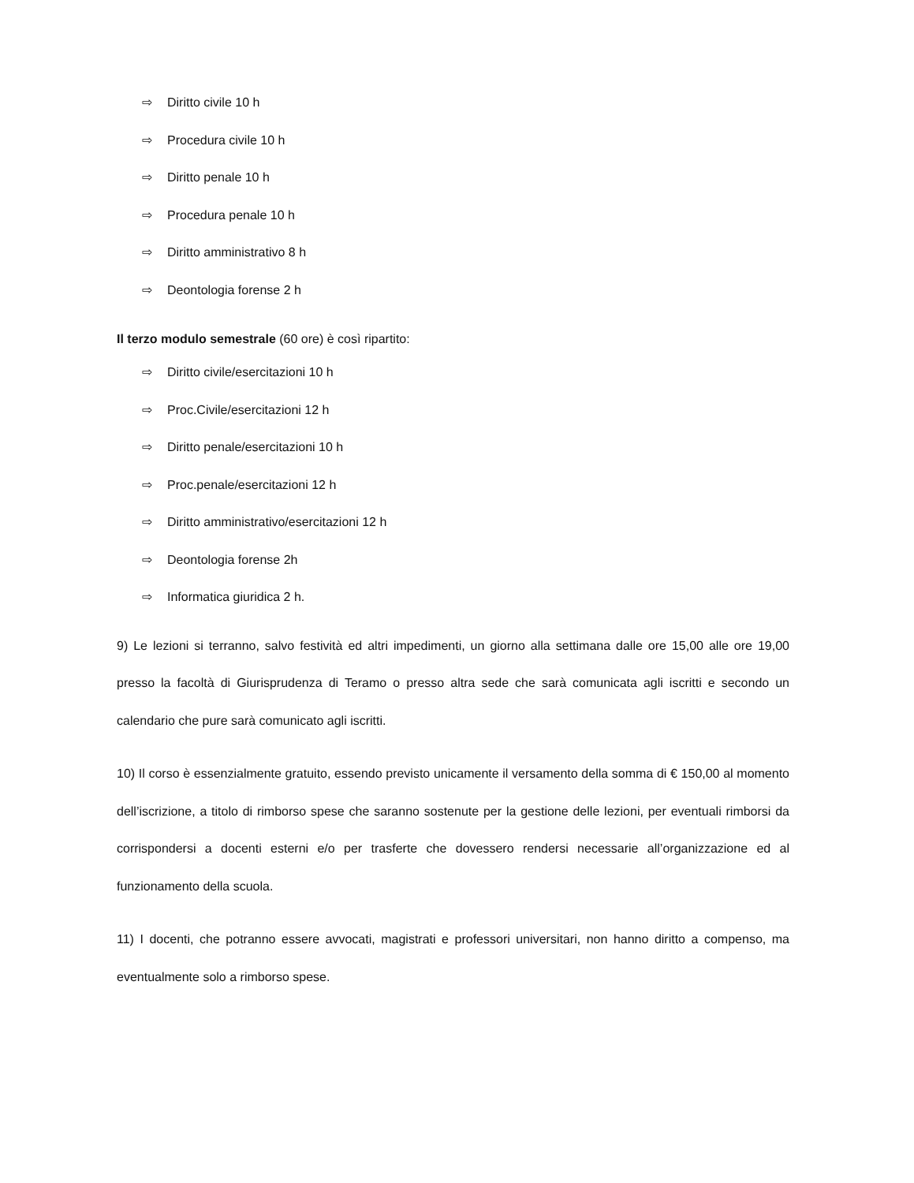⇨ Diritto civile 10 h
⇨ Procedura civile 10 h
⇨ Diritto penale 10 h
⇨ Procedura penale 10 h
⇨ Diritto amministrativo 8 h
⇨ Deontologia forense 2 h
Il terzo modulo semestrale (60 ore) è così ripartito:
⇨ Diritto civile/esercitazioni 10 h
⇨ Proc.Civile/esercitazioni 12 h
⇨ Diritto penale/esercitazioni 10 h
⇨ Proc.penale/esercitazioni 12 h
⇨ Diritto amministrativo/esercitazioni 12 h
⇨ Deontologia forense 2h
⇨ Informatica giuridica 2 h.
9) Le lezioni si terranno, salvo festività ed altri impedimenti, un giorno alla settimana dalle ore 15,00 alle ore 19,00 presso la facoltà di Giurisprudenza di Teramo o presso altra sede che sarà comunicata agli iscritti e secondo un calendario che pure sarà comunicato agli iscritti.
10) Il corso è essenzialmente gratuito, essendo previsto unicamente il versamento della somma di € 150,00 al momento dell’iscrizione, a titolo di rimborso spese che saranno sostenute per la gestione delle lezioni, per eventuali rimborsi da corrispondersi a docenti esterni e/o per trasferte che dovessero rendersi necessarie all’organizzazione ed al funzionamento della scuola.
11) I docenti, che potranno essere avvocati, magistrati e professori universitari, non hanno diritto a compenso, ma eventualmente solo a rimborso spese.